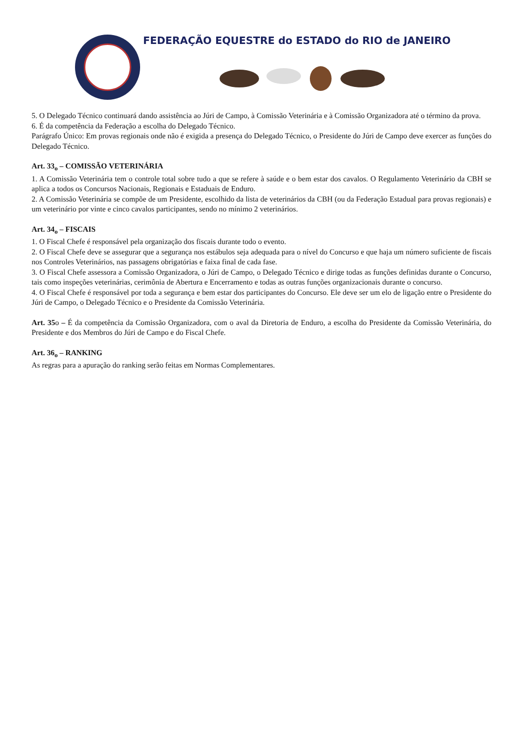FEDERAÇÃO EQUESTRE do ESTADO do RIO de JANEIRO
5. O Delegado Técnico continuará dando assistência ao Júri de Campo, à Comissão Veterinária e à Comissão Organizadora até o término da prova.
6. É da competência da Federação a escolha do Delegado Técnico.
Parágrafo Único: Em provas regionais onde não é exigida a presença do Delegado Técnico, o Presidente do Júri de Campo deve exercer as funções do Delegado Técnico.
Art. 33<sub>o</sub> – COMISSÃO VETERINÁRIA
1. A Comissão Veterinária tem o controle total sobre tudo a que se refere à saúde e o bem estar dos cavalos. O Regulamento Veterinário da CBH se aplica a todos os Concursos Nacionais, Regionais e Estaduais de Enduro.
2. A Comissão Veterinária se compõe de um Presidente, escolhido da lista de veterinários da CBH (ou da Federação Estadual para provas regionais) e um veterinário por vinte e cinco cavalos participantes, sendo no mínimo 2 veterinários.
Art. 34<sub>o</sub> – FISCAIS
1. O Fiscal Chefe é responsável pela organização dos fiscais durante todo o evento.
2. O Fiscal Chefe deve se assegurar que a segurança nos estábulos seja adequada para o nível do Concurso e que haja um número suficiente de fiscais nos Controles Veterinários, nas passagens obrigatórias e faixa final de cada fase.
3. O Fiscal Chefe assessora a Comissão Organizadora, o Júri de Campo, o Delegado Técnico e dirige todas as funções definidas durante o Concurso, tais como inspeções veterinárias, cerimônia de Abertura e Encerramento e todas as outras funções organizacionais durante o concurso.
4. O Fiscal Chefe é responsável por toda a segurança e bem estar dos participantes do Concurso. Ele deve ser um elo de ligação entre o Presidente do Júri de Campo, o Delegado Técnico e o Presidente da Comissão Veterinária.
Art. 35o – É da competência da Comissão Organizadora, com o aval da Diretoria de Enduro, a escolha do Presidente da Comissão Veterinária, do Presidente e dos Membros do Júri de Campo e do Fiscal Chefe.
Art. 36<sub>o</sub> – RANKING
As regras para a apuração do ranking serão feitas em Normas Complementares.